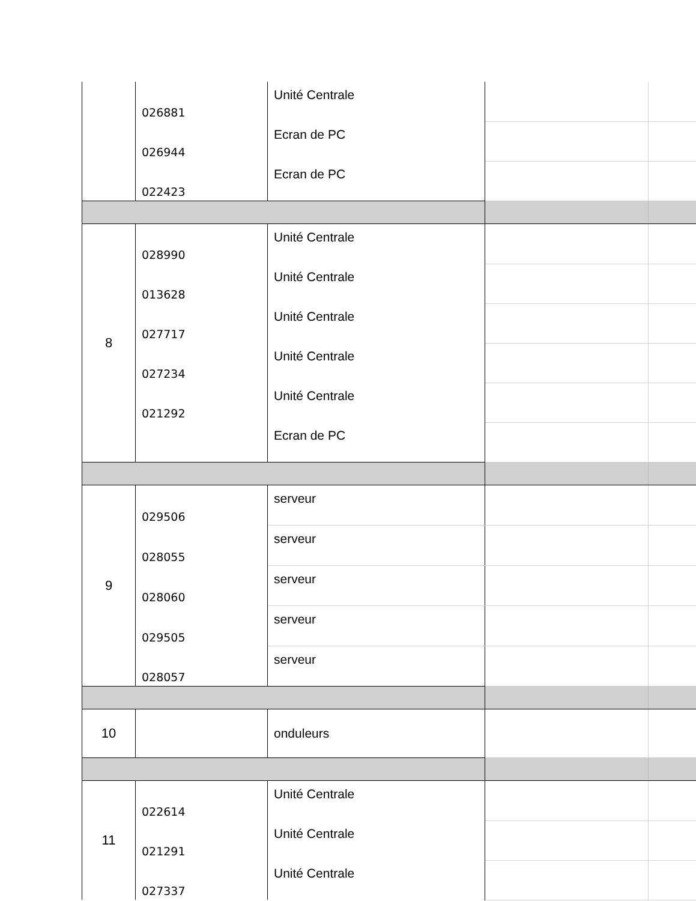| | 026881 | Unité Centrale | | |
| | 026944 | Ecran de PC | | |
| | 022423 | Ecran de PC | | |
| 8 | 028990 | Unité Centrale | | |
| | 013628 | Unité Centrale | | |
| | 027717 | Unité Centrale | | |
| | 027234 | Unité Centrale | | |
| | 021292 | Unité Centrale | | |
| | | Ecran de PC | | |
| 9 | 029506 | serveur | | |
| | 028055 | serveur | | |
| | 028060 | serveur | | |
| | 029505 | serveur | | |
| | 028057 | serveur | | |
| 10 | | onduleurs | | |
| 11 | 022614 | Unité Centrale | | |
| | 021291 | Unité Centrale | | |
| | 027337 | Unité Centrale | | |